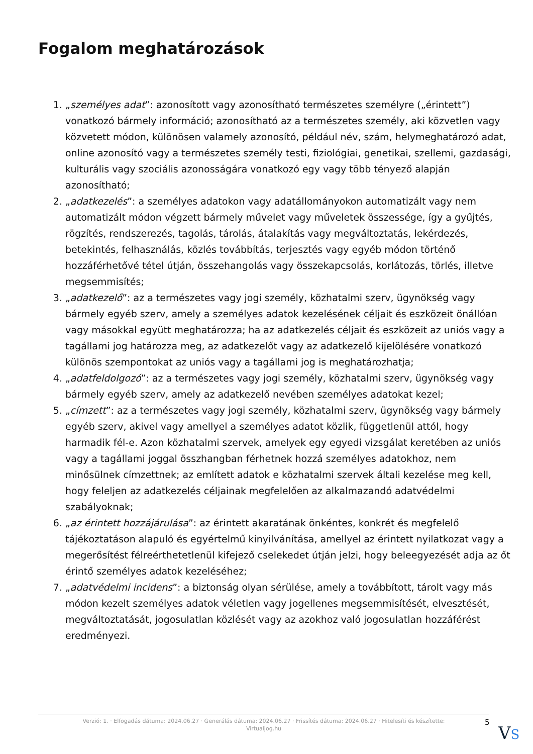Fogalom meghatározások
1. „személyes adat”: azonosított vagy azonosítható természetes személyre („érintett”) vonatkozó bármely információ; azonosítható az a természetes személy, aki közvetlen vagy közvetett módon, különösen valamely azonosító, például név, szám, helymeghatározó adat, online azonosító vagy a természetes személy testi, fiziológiai, genetikai, szellemi, gazdasági, kulturális vagy szociális azonosságára vonatkozó egy vagy több tényező alapján azonosítható;
2. „adatkezelés”: a személyes adatokon vagy adatállományokon automatizált vagy nem automatizált módon végzett bármely művelet vagy műveletek összessége, így a gyűjtés, rögzítés, rendszerezés, tagolás, tárolás, átalakítás vagy megváltoztatás, lekérdezés, betekintés, felhasználás, közlés továbbítás, terjesztés vagy egyéb módon történő hozzáférhetővé tétel útján, összehangolás vagy összekapcsolás, korlátozás, törlés, illetve megsemmisítés;
3. „adatkezelő”: az a természetes vagy jogi személy, közhatalmi szerv, ügynökség vagy bármely egyéb szerv, amely a személyes adatok kezelésének céljait és eszközeit önállóan vagy másokkal együtt meghatározza; ha az adatkezelés céljait és eszközeit az uniós vagy a tagállami jog határozza meg, az adatkezelőt vagy az adatkezelő kijelölésére vonatkozó különös szempontokat az uniós vagy a tagállami jog is meghatározhatja;
4. „adatfeldolgozó”: az a természetes vagy jogi személy, közhatalmi szerv, ügynökség vagy bármely egyéb szerv, amely az adatkezelő nevében személyes adatokat kezel;
5. „címzett”: az a természetes vagy jogi személy, közhatalmi szerv, ügynökség vagy bármely egyéb szerv, akivel vagy amellyel a személyes adatot közlik, függetlenül attól, hogy harmadik fél-e. Azon közhatalmi szervek, amelyek egy egyedi vizsgálat keretében az uniós vagy a tagállami joggal összhangban férhetnek hozzá személyes adatokhoz, nem minősülnek címzettnek; az említett adatok e közhatalmi szervek általi kezelése meg kell, hogy feleljen az adatkezelés céljainak megfelelően az alkalmazandó adatvédelmi szabályoknak;
6. „az érintett hozzájárulása”: az érintett akaratának önkéntes, konkrét és megfelelő tájékoztatáson alapuló és egyértelmű kinyilvánítása, amellyel az érintett nyilatkozat vagy a megerősítést félreérthetetlenül kifejező cselekedet útján jelzi, hogy beleegyezését adja az őt érintő személyes adatok kezeléséhez;
7. „adatvédelmi incidens”: a biztonság olyan sérülése, amely a továbbított, tárolt vagy más módon kezelt személyes adatok véletlen vagy jogellenes megsemmisítését, elvesztését, megváltoztatását, jogosulatlan közlését vagy az azokhoz való jogosulatlan hozzáférést eredményezi.
Verzió: 1. · Elfogadás dátuma: 2024.06.27 · Generálás dátuma: 2024.06.27 · Frissítés dátuma: 2024.06.27 · Hitelesíti és készítette:
Virtualjog.hu
5
VS